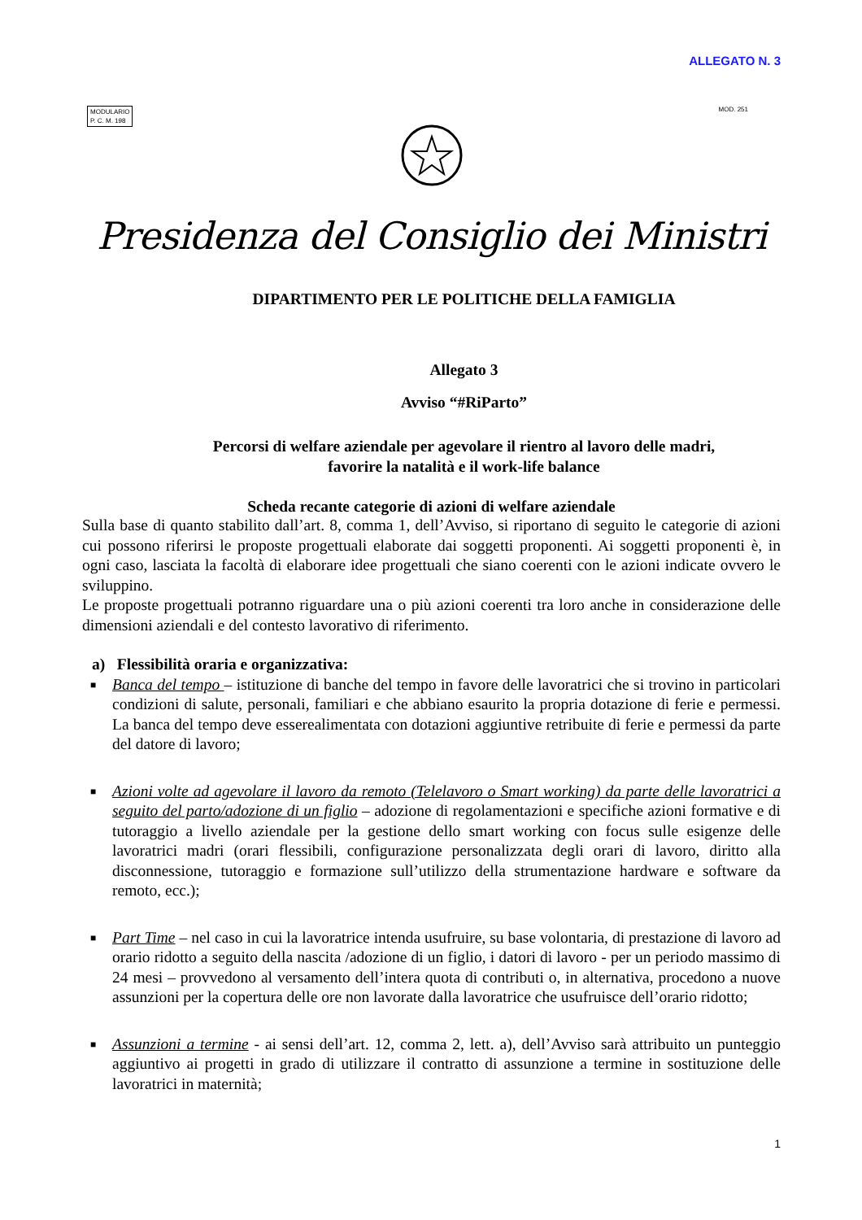ALLEGATO N. 3
MODULARIO
P. C. M. 198
MOD. 251
Presidenza del Consiglio dei Ministri
DIPARTIMENTO PER LE POLITICHE DELLA FAMIGLIA
Allegato 3
Avviso “#RiParto”
Percorsi di welfare aziendale per agevolare il rientro al lavoro delle madri,
favorire la natalità e il work-life balance
Scheda recante categorie di azioni di welfare aziendale
Sulla base di quanto stabilito dall’art. 8, comma 1, dell’Avviso, si riportano di seguito le categorie di azioni cui possono riferirsi le proposte progettuali elaborate dai soggetti proponenti. Ai soggetti proponenti è, in ogni caso, lasciata la facoltà di elaborare idee progettuali che siano coerenti con le azioni indicate ovvero le sviluppino.
Le proposte progettuali potranno riguardare una o più azioni coerenti tra loro anche in considerazione delle dimensioni aziendali e del contesto lavorativo di riferimento.
a) Flessibilità oraria e organizzativa:
■ Banca del tempo – istituzione di banche del tempo in favore delle lavoratrici che si trovino in particolari condizioni di salute, personali, familiari e che abbiano esaurito la propria dotazione di ferie e permessi. La banca del tempo deve esserealimentata con dotazioni aggiuntive retribuite di ferie e permessi da parte del datore di lavoro;
■ Azioni volte ad agevolare il lavoro da remoto (Telelavoro o Smart working) da parte delle lavoratrici a seguito del parto/adozione di un figlio – adozione di regolamentazioni e specifiche azioni formative e di tutoraggio a livello aziendale per la gestione dello smart working con focus sulle esigenze delle lavoratrici madri (orari flessibili, configurazione personalizzata degli orari di lavoro, diritto alla disconnessione, tutoraggio e formazione sull’utilizzo della strumentazione hardware e software da remoto, ecc.);
■ Part Time – nel caso in cui la lavoratrice intenda usufruire, su base volontaria, di prestazione di lavoro ad orario ridotto a seguito della nascita /adozione di un figlio, i datori di lavoro - per un periodo massimo di 24 mesi – provvedono al versamento dell’intera quota di contributi o, in alternativa, procedono a nuove assunzioni per la copertura delle ore non lavorate dalla lavoratrice che usufruisce dell’orario ridotto;
■ Assunzioni a termine - ai sensi dell’art. 12, comma 2, lett. a), dell’Avviso sarà attribuito un punteggio aggiuntivo ai progetti in grado di utilizzare il contratto di assunzione a termine in sostituzione delle lavoratrici in maternità;
1